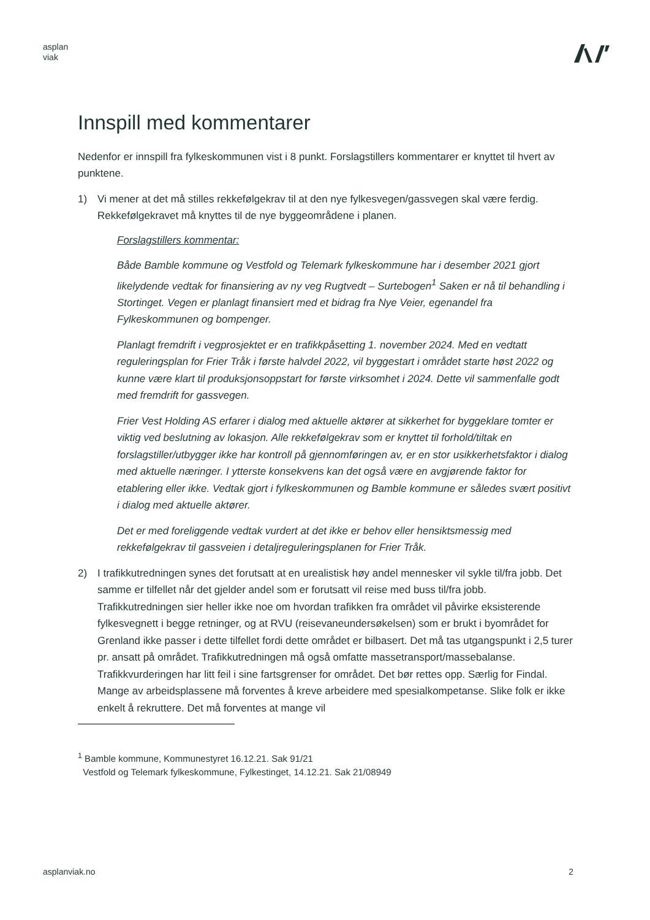asplan
viak
Innspill med kommentarer
Nedenfor er innspill fra fylkeskommunen vist i 8 punkt. Forslagstillers kommentarer er knyttet til hvert av punktene.
1) Vi mener at det må stilles rekkefølgekrav til at den nye fylkesvegen/gassvegen skal være ferdig. Rekkefølgekravet må knyttes til de nye byggeområdene i planen.
Forslagstillers kommentar:
Både Bamble kommune og Vestfold og Telemark fylkeskommune har i desember 2021 gjort likelydende vedtak for finansiering av ny veg Rugtvedt – Surtebogen<sup>1</sup> Saken er nå til behandling i Stortinget. Vegen er planlagt finansiert med et bidrag fra Nye Veier, egenandel fra Fylkeskommunen og bompenger.
Planlagt fremdrift i vegprosjektet er en trafikkpåsetting 1. november 2024. Med en vedtatt reguleringsplan for Frier Tråk i første halvdel 2022, vil byggestart i området starte høst 2022 og kunne være klart til produksjonsoppstart for første virksomhet i 2024. Dette vil sammenfalle godt med fremdrift for gassvegen.
Frier Vest Holding AS erfarer i dialog med aktuelle aktører at sikkerhet for byggeklare tomter er viktig ved beslutning av lokasjon. Alle rekkefølgekrav som er knyttet til forhold/tiltak en forslagstiller/utbygger ikke har kontroll på gjennomføringen av, er en stor usikkerhetsfaktor i dialog med aktuelle næringer. I ytterste konsekvens kan det også være en avgjørende faktor for etablering eller ikke. Vedtak gjort i fylkeskommunen og Bamble kommune er således svært positivt i dialog med aktuelle aktører.
Det er med foreliggende vedtak vurdert at det ikke er behov eller hensiktsmessig med rekkefølgekrav til gassveien i detaljreguleringsplanen for Frier Tråk.
2) I trafikkutredningen synes det forutsatt at en urealistisk høy andel mennesker vil sykle til/fra jobb. Det samme er tilfellet når det gjelder andel som er forutsatt vil reise med buss til/fra jobb. Trafikkutredningen sier heller ikke noe om hvordan trafikken fra området vil påvirke eksisterende fylkesvegnett i begge retninger, og at RVU (reisevaneundersøkelsen) som er brukt i byområdet for Grenland ikke passer i dette tilfellet fordi dette området er bilbasert. Det må tas utgangspunkt i 2,5 turer pr. ansatt på området. Trafikkutredningen må også omfatte massetransport/massebalanse. Trafikkvurderingen har litt feil i sine fartsgrenser for området. Det bør rettes opp. Særlig for Findal. Mange av arbeidsplassene må forventes å kreve arbeidere med spesialkompetanse. Slike folk er ikke enkelt å rekruttere. Det må forventes at mange vil
<sup>1</sup> Bamble kommune, Kommunestyret 16.12.21. Sak 91/21
Vestfold og Telemark fylkeskommune, Fylkestinget, 14.12.21. Sak 21/08949
asplanviak.no 2